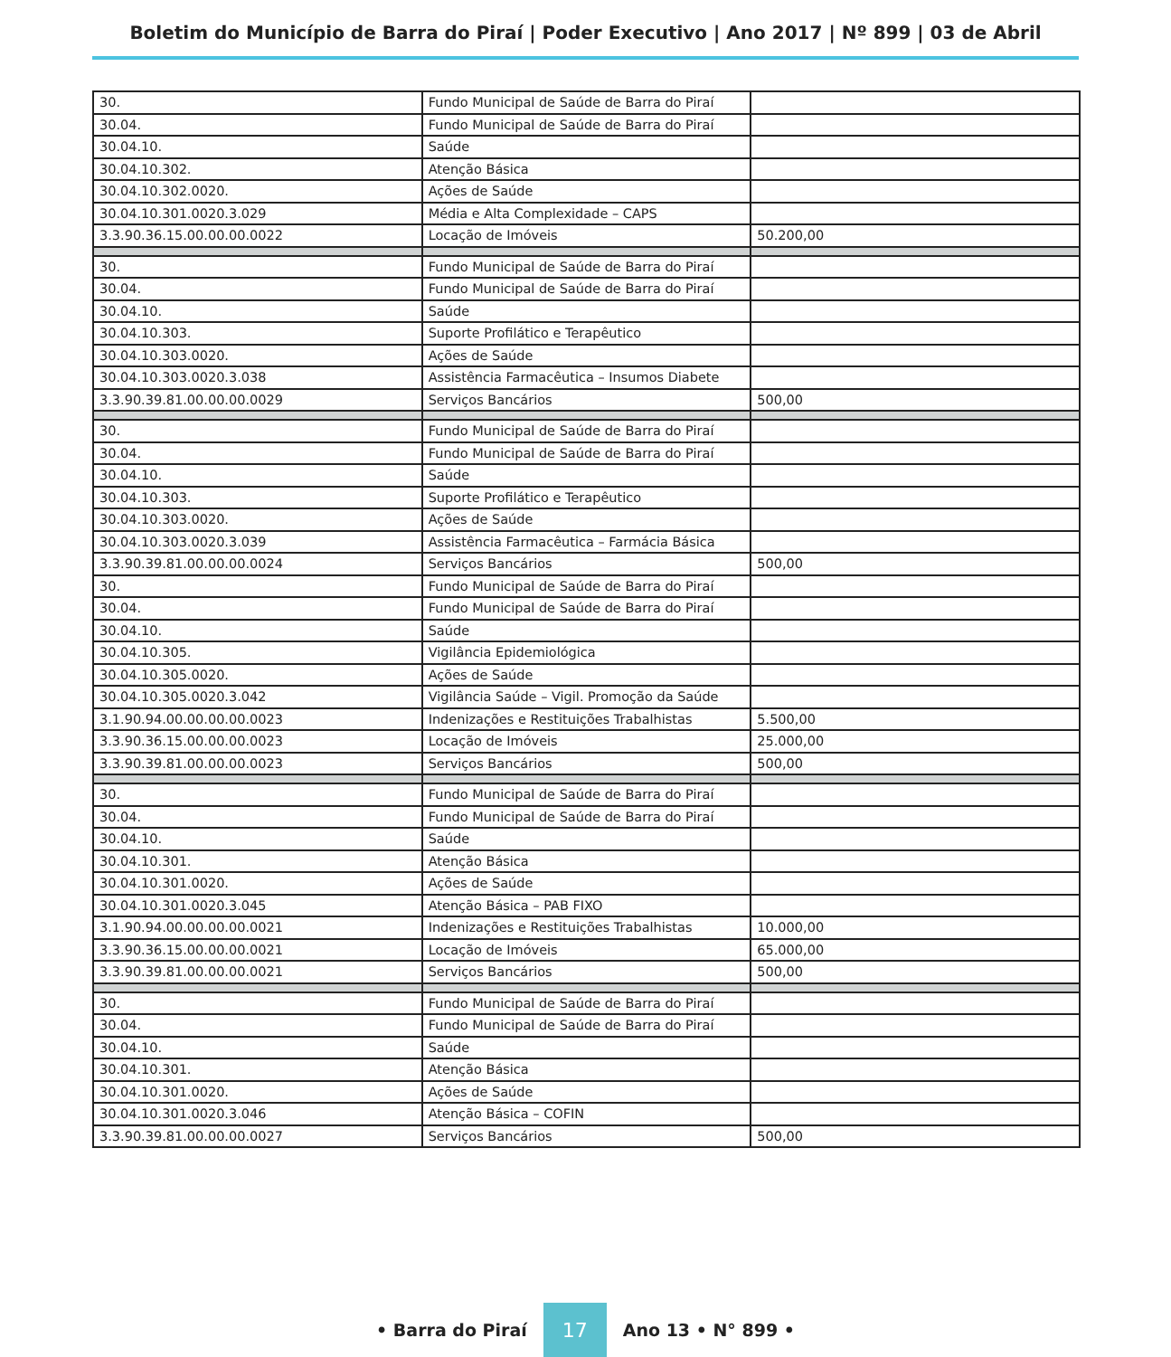Boletim do Município de Barra do Piraí | Poder Executivo | Ano 2017 | Nº 899 | 03 de Abril
| 30. | Fundo Municipal de Saúde de Barra do Piraí | |
| 30.04. | Fundo Municipal de Saúde de Barra do Piraí | |
| 30.04.10. | Saúde | |
| 30.04.10.302. | Atenção Básica | |
| 30.04.10.302.0020. | Ações de Saúde | |
| 30.04.10.301.0020.3.029 | Média e Alta Complexidade – CAPS | |
| 3.3.90.36.15.00.00.00.0022 | Locação de Imóveis | 50.200,00 |
| 30. | Fundo Municipal de Saúde de Barra do Piraí | |
| 30.04. | Fundo Municipal de Saúde de Barra do Piraí | |
| 30.04.10. | Saúde | |
| 30.04.10.303. | Suporte Profilático e Terapêutico | |
| 30.04.10.303.0020. | Ações de Saúde | |
| 30.04.10.303.0020.3.038 | Assistência Farmacêutica – Insumos Diabete | |
| 3.3.90.39.81.00.00.00.0029 | Serviços Bancários | 500,00 |
| 30. | Fundo Municipal de Saúde de Barra do Piraí | |
| 30.04. | Fundo Municipal de Saúde de Barra do Piraí | |
| 30.04.10. | Saúde | |
| 30.04.10.303. | Suporte Profilático e Terapêutico | |
| 30.04.10.303.0020. | Ações de Saúde | |
| 30.04.10.303.0020.3.039 | Assistência Farmacêutica – Farmácia Básica | |
| 3.3.90.39.81.00.00.00.0024 | Serviços Bancários | 500,00 |
| 30. | Fundo Municipal de Saúde de Barra do Piraí | |
| 30.04. | Fundo Municipal de Saúde de Barra do Piraí | |
| 30.04.10. | Saúde | |
| 30.04.10.305. | Vigilância Epidemiológica | |
| 30.04.10.305.0020. | Ações de Saúde | |
| 30.04.10.305.0020.3.042 | Vigilância Saúde – Vigil. Promoção da Saúde | |
| 3.1.90.94.00.00.00.00.0023 | Indenizações e Restituições Trabalhistas | 5.500,00 |
| 3.3.90.36.15.00.00.00.0023 | Locação de Imóveis | 25.000,00 |
| 3.3.90.39.81.00.00.00.0023 | Serviços Bancários | 500,00 |
| 30. | Fundo Municipal de Saúde de Barra do Piraí | |
| 30.04. | Fundo Municipal de Saúde de Barra do Piraí | |
| 30.04.10. | Saúde | |
| 30.04.10.301. | Atenção Básica | |
| 30.04.10.301.0020. | Ações de Saúde | |
| 30.04.10.301.0020.3.045 | Atenção Básica – PAB FIXO | |
| 3.1.90.94.00.00.00.00.0021 | Indenizações e Restituições Trabalhistas | 10.000,00 |
| 3.3.90.36.15.00.00.00.0021 | Locação de Imóveis | 65.000,00 |
| 3.3.90.39.81.00.00.00.0021 | Serviços Bancários | 500,00 |
| 30. | Fundo Municipal de Saúde de Barra do Piraí | |
| 30.04. | Fundo Municipal de Saúde de Barra do Piraí | |
| 30.04.10. | Saúde | |
| 30.04.10.301. | Atenção Básica | |
| 30.04.10.301.0020. | Ações de Saúde | |
| 30.04.10.301.0020.3.046 | Atenção Básica – COFIN | |
| 3.3.90.39.81.00.00.00.0027 | Serviços Bancários | 500,00 |
• Barra do Piraí 17 Ano 13 • N° 899 •